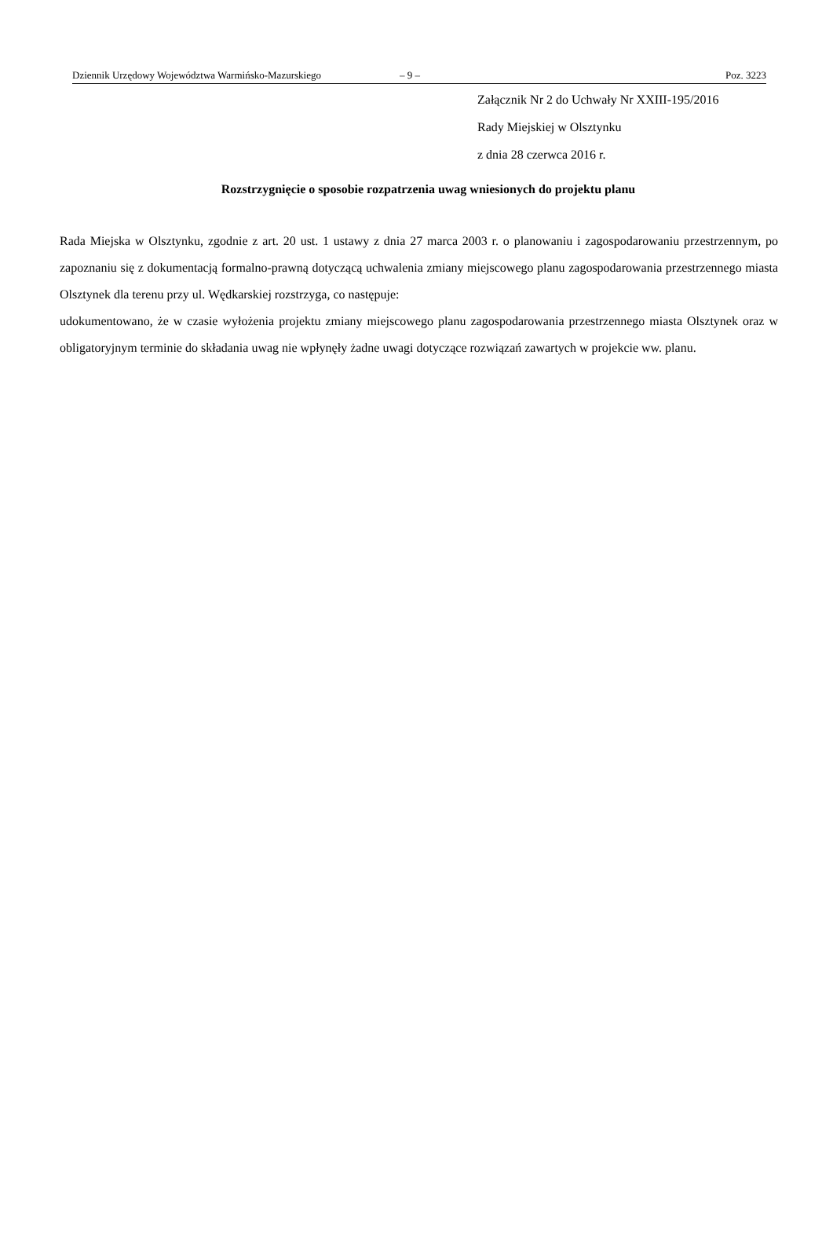Dziennik Urzędowy Województwa Warmińsko-Mazurskiego – 9 – Poz. 3223
Załącznik Nr 2 do Uchwały Nr XXIII-195/2016
Rady Miejskiej w Olsztynku
z dnia 28 czerwca 2016 r.
Rozstrzygnięcie o sposobie rozpatrzenia uwag wniesionych do projektu planu
Rada Miejska w Olsztynku, zgodnie z art. 20 ust. 1 ustawy z dnia 27 marca 2003 r. o planowaniu i zagospodarowaniu przestrzennym, po zapoznaniu się z dokumentacją formalno-prawną dotyczącą uchwalenia zmiany miejscowego planu zagospodarowania przestrzennego miasta Olsztynek dla terenu przy ul. Wędkarskiej rozstrzyga, co następuje:
udokumentowano, że w czasie wyłożenia projektu zmiany miejscowego planu zagospodarowania przestrzennego miasta Olsztynek oraz w obligatoryjnym terminie do składania uwag nie wpłynęły żadne uwagi dotyczące rozwiązań zawartych w projekcie ww. planu.